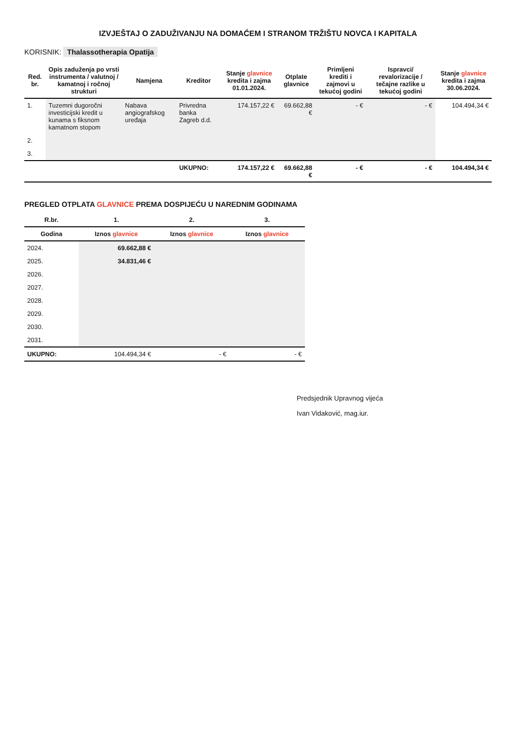IZVJEŠTAJ O ZADUŽIVANJU NA DOMAĆEM I STRANOM TRŽIŠTU NOVCA I KAPITALA
KORISNIK: Thalassotherapia Opatija
| Red. br. | Opis zaduženja po vrsti instrumenta / valutnoj / kamatnoj i ročnoj strukturi | Namjena | Kreditor | Stanje glavnice kredita i zajma 01.01.2024. | Otplate glavnice | Primljeni krediti i zajmovi u tekućoj godini | Ispravci/ revalorizacije / tečajne razlike u tekućoj godini | Stanje glavnice kredita i zajma 30.06.2024. |
| --- | --- | --- | --- | --- | --- | --- | --- | --- |
| 1. | Tuzemni dugoročni investicijski kredit u kunama s fiksnom kamatnom stopom | Nabava angiografskog uređaja | Privredna banka Zagreb d.d. | 174.157,22 € | 69.662,88 € | - € | - € | 104.494,34 € |
| 2. | | | | | | | | |
| 3. | | | | | | | | |
| | | | UKUPNO: | 174.157,22 € | 69.662,88 € | - € | - € | 104.494,34 € |
PREGLED OTPLATA GLAVNICE PREMA DOSPIJEĆU U NAREDNIM GODINAMA
| R.br. | 1. | 2. | 3. |
| --- | --- | --- | --- |
| Godina | Iznos glavnice | Iznos glavnice | Iznos glavnice |
| 2024. | 69.662,88 € | | |
| 2025. | 34.831,46 € | | |
| 2026. | | | |
| 2027. | | | |
| 2028. | | | |
| 2029. | | | |
| 2030. | | | |
| 2031. | | | |
| UKUPNO: | 104.494,34 € | - € | - € |
Predsjednik Upravnog vijeća
Ivan Vidaković, mag.iur.